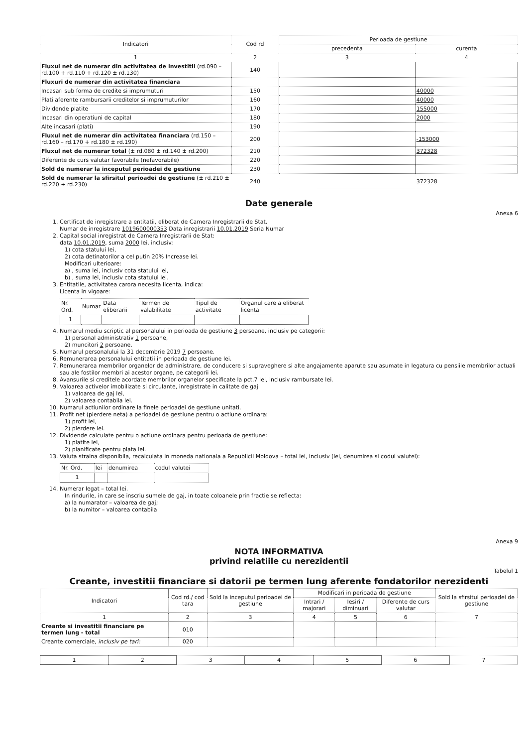| Indicatori | Cod rd | Perioada de gestiune | |
| --- | --- | --- | --- |
| | | precedenta | curenta |
| 1 | 2 | 3 | 4 |
| Fluxul net de numerar din activitatea de investitii (rd.090 – rd.100 + rd.110 + rd.120 ± rd.130) | 140 | | |
| Fluxuri de numerar din activitatea financiara | | | |
| Incasari sub forma de credite si imprumuturi | 150 | | 40000 |
| Plati aferente rambursarii creditelor si imprumuturilor | 160 | | 40000 |
| Dividende platite | 170 | | 155000 |
| Incasari din operatiuni de capital | 180 | | 2000 |
| Alte incasari (plati) | 190 | | |
| Fluxul net de numerar din activitatea financiara (rd.150 – rd.160 – rd.170 + rd.180 ± rd.190) | 200 | | -153000 |
| Fluxul net de numerar total (± rd.080 ± rd.140 ± rd.200) | 210 | | 372328 |
| Diferente de curs valutar favorabile (nefavorabile) | 220 | | |
| Sold de numerar la inceputul perioadei de gestiune | 230 | | |
| Sold de numerar la sfirsitul perioadei de gestiune (± rd.210 ± rd.220 + rd.230) | 240 | | 372328 |
Date generale
Anexa 6
1. Certificat de inregistrare a entitatii, eliberat de Camera Inregistrarii de Stat.
Numar de inregistrare 1019600000353 Data inregistrarii 10.01.2019 Seria Numar
2. Capital social inregistrat de Camera Inregistrarii de Stat:
data 10.01.2019, suma 2000 lei, inclusiv:
1) cota statului lei,
2) cota detinatorilor a cel putin 20% Increase lei.
Modificari ulterioare:
a) , suma lei, inclusiv cota statului lei,
b) , suma lei, inclusiv cota statului lei.
3. Entitatile, activitatea carora necesita licenta, indica:
Licenta in vigoare:
| Nr. Ord. | Numar | Data eliberarii | Termen de valabilitate | Tipul de activitate | Organul care a eliberat licenta |
| 1 | | | | | |
4. Numarul mediu scriptic al personalului in perioada de gestiune 3 persoane, inclusiv pe categorii:
1) personal administrativ 1 persoane,
2) muncitori 2 persoane.
5. Numarul personalului la 31 decembrie 2019 7 persoane.
6. Remunerarea personalului entitatii in perioada de gestiune lei.
7. Remunerarea membrilor organelor de administrare, de conducere si supraveghere si alte angajamente aparute sau asumate in legatura cu pensiile membrilor actuali sau ale fostilor membri ai acestor organe, pe categorii lei.
8. Avansurile si creditele acordate membrilor organelor specificate la pct.7 lei, inclusiv rambursate lei.
9. Valoarea activelor imobilizate si circulante, inregistrate in calitate de gaj
1) valoarea de gaj lei,
2) valoarea contabila lei.
10. Numarul actiunilor ordinare la finele perioadei de gestiune unitati.
11. Profit net (pierdere neta) a perioadei de gestiune pentru o actiune ordinara:
1) profit lei,
2) pierdere lei.
12. Dividende calculate pentru o actiune ordinara pentru perioada de gestiune:
1) platite lei,
2) planificate pentru plata lei.
13. Valuta straina disponibila, recalculata in moneda nationala a Republicii Moldova – total lei, inclusiv (lei, denumirea si codul valutei):
| Nr. Ord. | lei | denumirea | codul valutei |
| 1 | | | |
14. Numerar legat – total lei.
In rindurile, in care se inscriu sumele de gaj, in toate coloanele prin fractie se reflecta:
a) la numarator – valoarea de gaj;
b) la numitor – valoarea contabila
Anexa 9
NOTA INFORMATIVA
privind relatiile cu nerezidentii
Tabelul 1
Creante, investitii financiare si datorii pe termen lung aferente fondatorilor nerezidenti
| Indicatori | Cod rd./ cod tara | Sold la inceputul perioadei de gestiune | Modificari in perioada de gestiune | | | Sold la sfirsitul perioadei de gestiune |
| --- | --- | --- | --- | --- | --- | --- |
| | | | Intrari / majorari | Iesiri / diminuari | Diferente de curs valutar | |
| 1 | 2 | 3 | 4 | 5 | 6 | 7 |
| Creante si investitii financiare pe termen lung - total | 010 | | | | | |
| Creante comerciale, inclusiv pe tari: | 020 | | | | | |
| 1 | 2 | 3 | 4 | 5 | 6 | 7 |